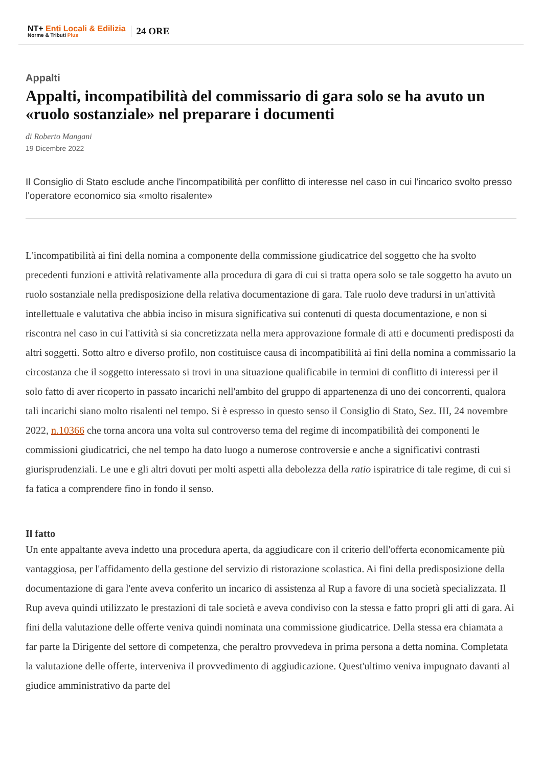NT+ Enti Locali & Edilizia
Norme & Tributi Plus
24 ORE
Appalti
Appalti, incompatibilità del commissario di gara solo se ha avuto un «ruolo sostanziale» nel preparare i documenti
di Roberto Mangani
19 Dicembre 2022
Il Consiglio di Stato esclude anche l'incompatibilità per conflitto di interesse nel caso in cui l'incarico svolto presso l'operatore economico sia «molto risalente»
L'incompatibilità ai fini della nomina a componente della commissione giudicatrice del soggetto che ha svolto precedenti funzioni e attività relativamente alla procedura di gara di cui si tratta opera solo se tale soggetto ha avuto un ruolo sostanziale nella predisposizione della relativa documentazione di gara. Tale ruolo deve tradursi in un'attività intellettuale e valutativa che abbia inciso in misura significativa sui contenuti di questa documentazione, e non si riscontra nel caso in cui l'attività si sia concretizzata nella mera approvazione formale di atti e documenti predisposti da altri soggetti. Sotto altro e diverso profilo, non costituisce causa di incompatibilità ai fini della nomina a commissario la circostanza che il soggetto interessato si trovi in una situazione qualificabile in termini di conflitto di interessi per il solo fatto di aver ricoperto in passato incarichi nell'ambito del gruppo di appartenenza di uno dei concorrenti, qualora tali incarichi siano molto risalenti nel tempo. Si è espresso in questo senso il Consiglio di Stato, Sez. III, 24 novembre 2022, n.10366 che torna ancora una volta sul controverso tema del regime di incompatibilità dei componenti le commissioni giudicatrici, che nel tempo ha dato luogo a numerose controversie e anche a significativi contrasti giurisprudenziali. Le une e gli altri dovuti per molti aspetti alla debolezza della ratio ispiratrice di tale regime, di cui si fa fatica a comprendere fino in fondo il senso.
Il fatto
Un ente appaltante aveva indetto una procedura aperta, da aggiudicare con il criterio dell'offerta economicamente più vantaggiosa, per l'affidamento della gestione del servizio di ristorazione scolastica. Ai fini della predisposizione della documentazione di gara l'ente aveva conferito un incarico di assistenza al Rup a favore di una società specializzata. Il Rup aveva quindi utilizzato le prestazioni di tale società e aveva condiviso con la stessa e fatto propri gli atti di gara. Ai fini della valutazione delle offerte veniva quindi nominata una commissione giudicatrice. Della stessa era chiamata a far parte la Dirigente del settore di competenza, che peraltro provvedeva in prima persona a detta nomina. Completata la valutazione delle offerte, interveniva il provvedimento di aggiudicazione. Quest'ultimo veniva impugnato davanti al giudice amministrativo da parte del